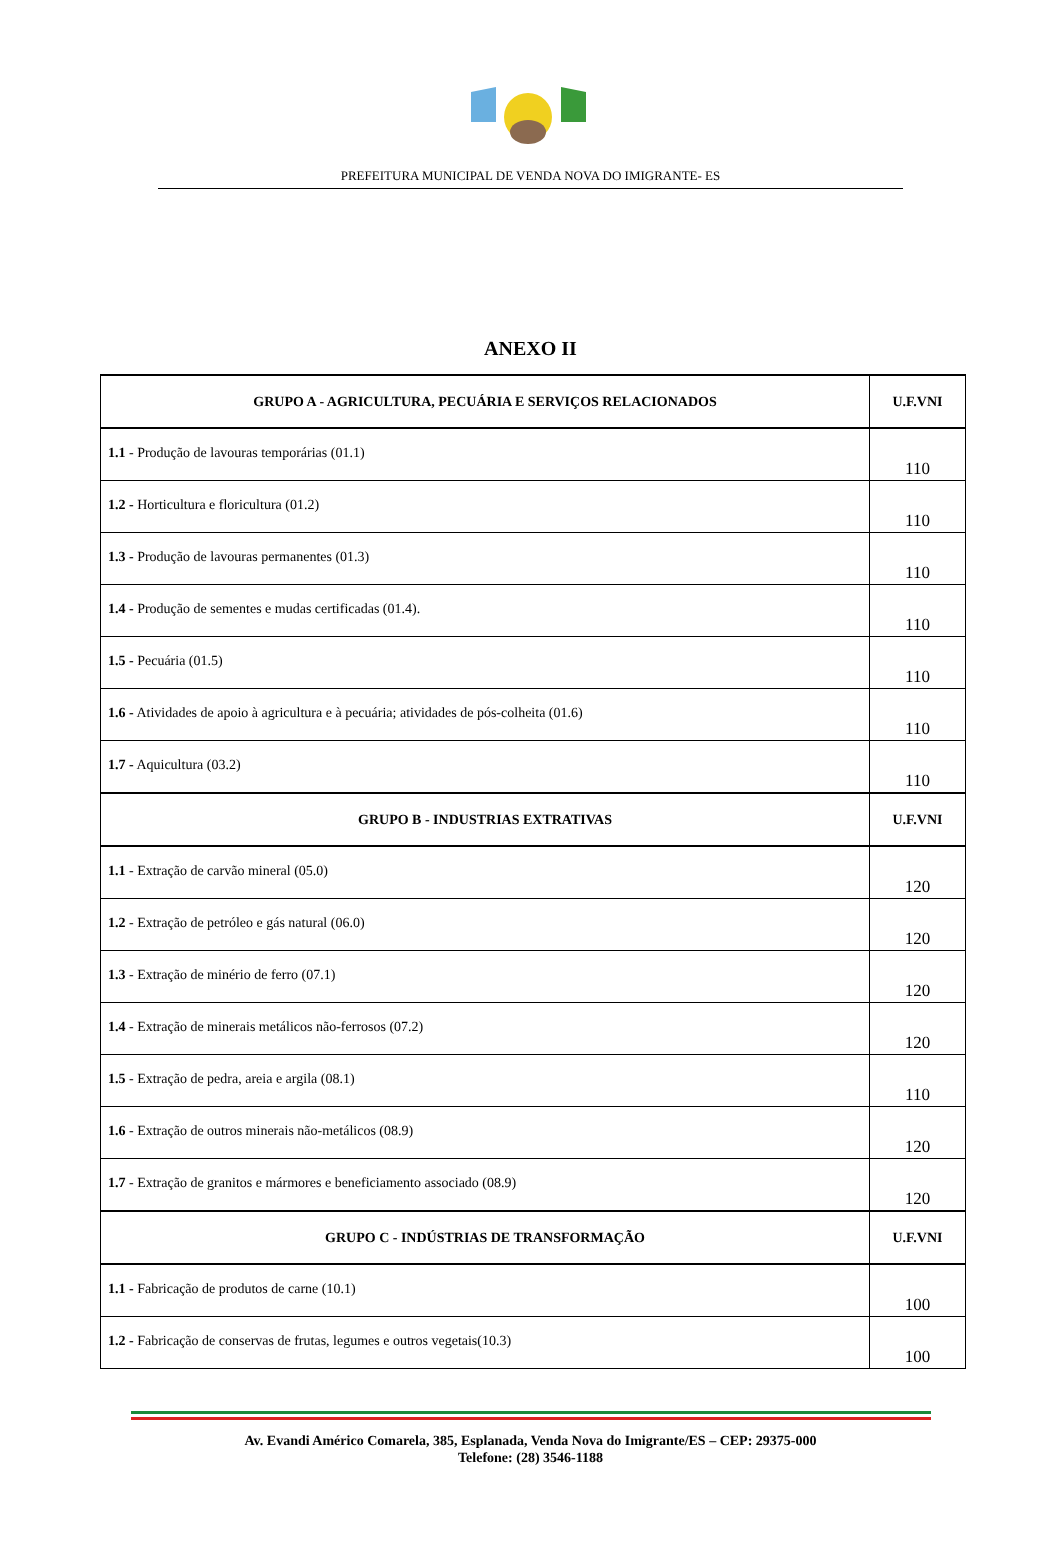PREFEITURA MUNICIPAL DE VENDA NOVA DO IMIGRANTE- ES
ANEXO II
| GRUPO A - AGRICULTURA, PECUÁRIA E SERVIÇOS RELACIONADOS | U.F.VNI |
| --- | --- |
| 1.1 - Produção de lavouras temporárias (01.1) | 110 |
| 1.2 - Horticultura e floricultura (01.2) | 110 |
| 1.3 - Produção de lavouras permanentes (01.3) | 110 |
| 1.4 - Produção de sementes e mudas certificadas (01.4). | 110 |
| 1.5 - Pecuária (01.5) | 110 |
| 1.6 - Atividades de apoio à agricultura e à pecuária; atividades de pós-colheita (01.6) | 110 |
| 1.7 - Aquicultura (03.2) | 110 |
| GRUPO B - INDUSTRIAS EXTRATIVAS | U.F.VNI |
| 1.1 - Extração de carvão mineral (05.0) | 120 |
| 1.2 - Extração de petróleo e gás natural (06.0) | 120 |
| 1.3 - Extração de minério de ferro (07.1) | 120 |
| 1.4 - Extração de minerais metálicos não-ferrosos (07.2) | 120 |
| 1.5 - Extração de pedra, areia e argila (08.1) | 110 |
| 1.6 - Extração de outros minerais não-metálicos (08.9) | 120 |
| 1.7 - Extração de granitos e mármores e beneficiamento associado (08.9) | 120 |
| GRUPO C - INDÚSTRIAS DE TRANSFORMAÇÃO | U.F.VNI |
| 1.1 - Fabricação de produtos de carne (10.1) | 100 |
| 1.2 - Fabricação de conservas de frutas, legumes e outros vegetais(10.3) | 100 |
Av. Evandi Américo Comarela, 385, Esplanada, Venda Nova do Imigrante/ES – CEP: 29375-000
Telefone: (28) 3546-1188